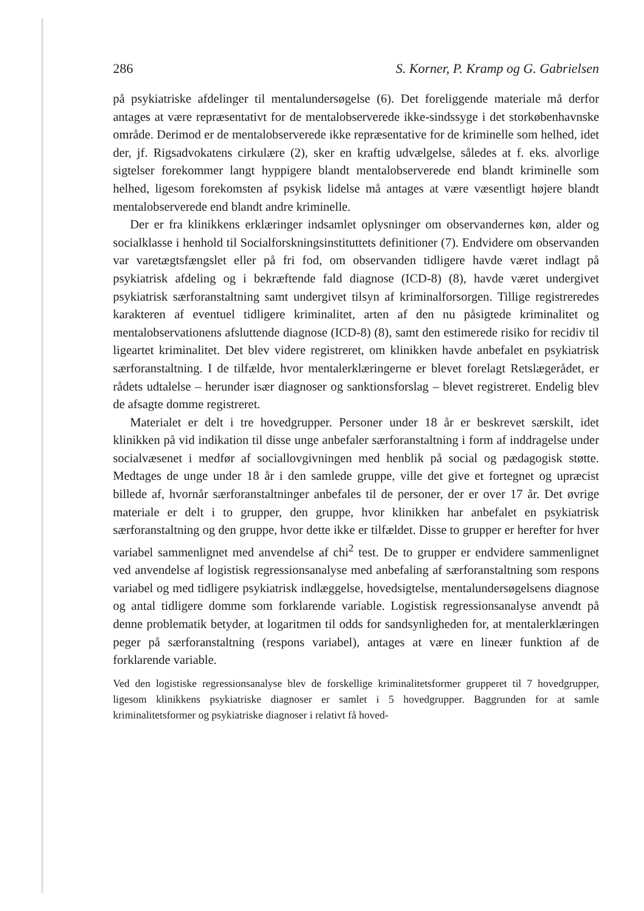286 S. Korner, P. Kramp og G. Gabrielsen
på psykiatriske afdelinger til mentalundersøgelse (6). Det foreliggende materiale må derfor antages at være repræsentativt for de mentalobserverede ikke-sindssyge i det storkøbenhavnske område. Derimod er de mentalobserverede ikke repræsentative for de kriminelle som helhed, idet der, jf. Rigsadvokatens cirkulære (2), sker en kraftig udvælgelse, således at f. eks. alvorlige sigtelser forekommer langt hyppigere blandt mentalobserverede end blandt kriminelle som helhed, ligesom forekomsten af psykisk lidelse må antages at være væsentligt højere blandt mentalobserverede end blandt andre kriminelle.
Der er fra klinikkens erklæringer indsamlet oplysninger om observandernes køn, alder og socialklasse i henhold til Socialforskningsinstituttets definitioner (7). Endvidere om observanden var varetægtsfængslet eller på fri fod, om observanden tidligere havde været indlagt på psykiatrisk afdeling og i bekræftende fald diagnose (ICD-8) (8), havde været undergivet psykiatrisk særforanstaltning samt undergivet tilsyn af kriminalforsorgen. Tillige registreredes karakteren af eventuel tidligere kriminalitet, arten af den nu påsigtede kriminalitet og mentalobservationens afsluttende diagnose (ICD-8) (8), samt den estimerede risiko for recidiv til ligeartet kriminalitet. Det blev videre registreret, om klinikken havde anbefalet en psykiatrisk særforanstaltning. I de tilfælde, hvor mentalerklæringerne er blevet forelagt Retslægerådet, er rådets udtalelse – herunder især diagnoser og sanktionsforslag – blevet registreret. Endelig blev de afsagte domme registreret.
Materialet er delt i tre hovedgrupper. Personer under 18 år er beskrevet særskilt, idet klinikken på vid indikation til disse unge anbefaler særforanstaltning i form af inddragelse under socialvæsenet i medfør af sociallovgivningen med henblik på social og pædagogisk støtte. Medtages de unge under 18 år i den samlede gruppe, ville det give et fortegnet og upræcist billede af, hvornår særforanstaltninger anbefales til de personer, der er over 17 år. Det øvrige materiale er delt i to grupper, den gruppe, hvor klinikken har anbefalet en psykiatrisk særforanstaltning og den gruppe, hvor dette ikke er tilfældet. Disse to grupper er herefter for hver variabel sammenlignet med anvendelse af chi<sup>2</sup> test. De to grupper er endvidere sammenlignet ved anvendelse af logistisk regressionsanalyse med anbefaling af særforanstaltning som respons variabel og med tidligere psykiatrisk indlæggelse, hovedsigtelse, mentalundersøgelsens diagnose og antal tidligere domme som forklarende variable. Logistisk regressionsanalyse anvendt på denne problematik betyder, at logaritmen til odds for sandsynligheden for, at mentalerklæringen peger på særforanstaltning (respons variabel), antages at være en lineær funktion af de forklarende variable.
Ved den logistiske regressionsanalyse blev de forskellige kriminalitetsformer grupperet til 7 hovedgrupper, ligesom klinikkens psykiatriske diagnoser er samlet i 5 hovedgrupper. Baggrunden for at samle kriminalitetsformer og psykiatriske diagnoser i relativt få hoved-